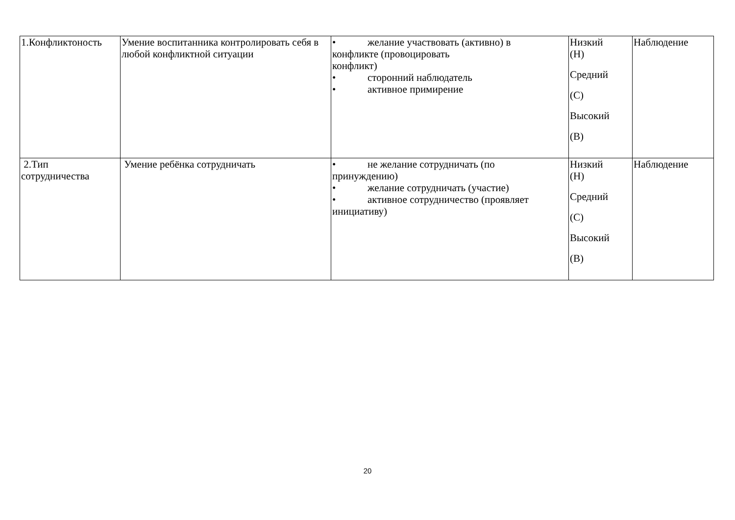| 1.Конфликтоность | Умение воспитанника контролировать себя в любой конфликтной ситуации | • желание участвовать (активно) в конфликте (провоцировать конфликт) • сторонний наблюдатель • активное примирение | Низкий (Н) Средний (С) Высокий (В) | Наблюдение |
| 2.Тип сотрудничества | Умение ребёнка сотрудничать | • не желание сотрудничать (по принуждению) • желание сотрудничать (участие) • активное сотрудничество (проявляет инициативу) | Низкий (Н) Средний (С) Высокий (В) | Наблюдение |
20